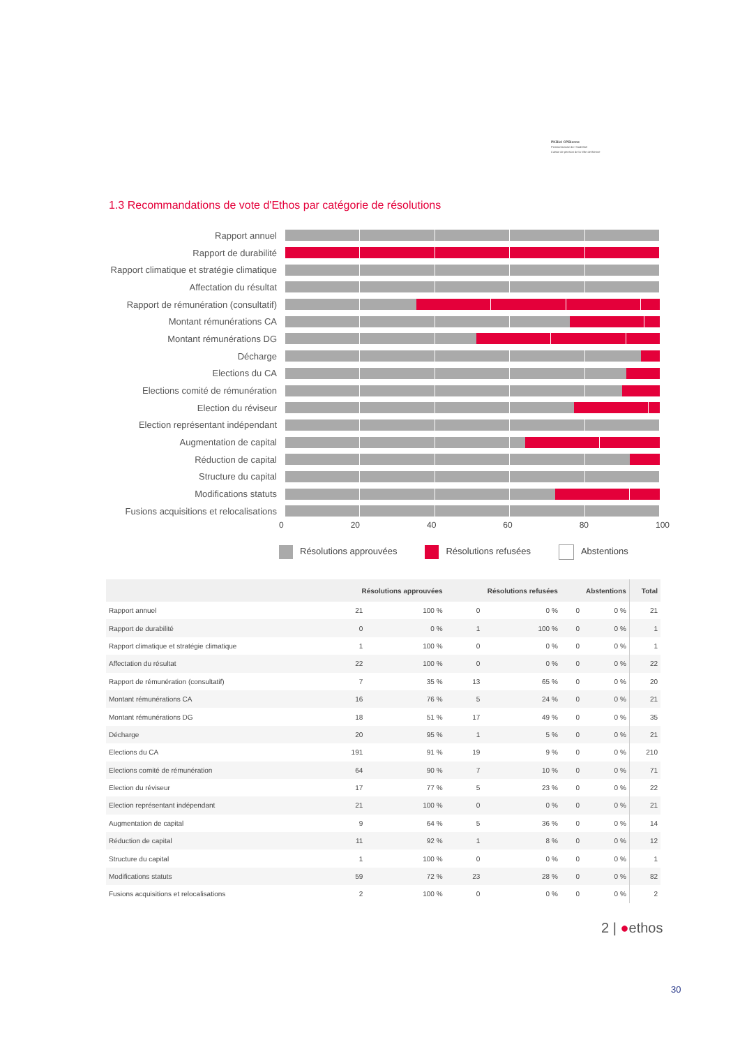PKBiel CPBienne
Pensionskasse der Stadt Biel
Caisse de pension de la Ville de Bienne
1.3 Recommandations de vote d'Ethos par catégorie de résolutions
Rapport annuel
Rapport de durabilité
Rapport climatique et stratégie climatique
Affectation du résultat
Rapport de rémunération (consultatif)
Montant rémunérations CA
Montant rémunérations DG
Décharge
Elections du CA
Elections comité de rémunération
Election du réviseur
Election représentant indépendant
Augmentation de capital
Réduction de capital
Structure du capital
Modifications statuts
Fusions acquisitions et relocalisations
0 20 40 60 80 100
Résolutions approuvées Résolutions refusées Abstentions
| | Résolutions approuvées | | Résolutions refusées | | Abstentions | | Total |
| --- | --- | --- | --- | --- | --- | --- | --- |
| Rapport annuel | 21 | 100 % | 0 | 0 % | 0 | 0 % | 21 |
| Rapport de durabilité | 0 | 0 % | 1 | 100 % | 0 | 0 % | 1 |
| Rapport climatique et stratégie climatique | 1 | 100 % | 0 | 0 % | 0 | 0 % | 1 |
| Affectation du résultat | 22 | 100 % | 0 | 0 % | 0 | 0 % | 22 |
| Rapport de rémunération (consultatif) | 7 | 35 % | 13 | 65 % | 0 | 0 % | 20 |
| Montant rémunérations CA | 16 | 76 % | 5 | 24 % | 0 | 0 % | 21 |
| Montant rémunérations DG | 18 | 51 % | 17 | 49 % | 0 | 0 % | 35 |
| Décharge | 20 | 95 % | 1 | 5 % | 0 | 0 % | 21 |
| Elections du CA | 191 | 91 % | 19 | 9 % | 0 | 0 % | 210 |
| Elections comité de rémunération | 64 | 90 % | 7 | 10 % | 0 | 0 % | 71 |
| Election du réviseur | 17 | 77 % | 5 | 23 % | 0 | 0 % | 22 |
| Election représentant indépendant | 21 | 100 % | 0 | 0 % | 0 | 0 % | 21 |
| Augmentation de capital | 9 | 64 % | 5 | 36 % | 0 | 0 % | 14 |
| Réduction de capital | 11 | 92 % | 1 | 8 % | 0 | 0 % | 12 |
| Structure du capital | 1 | 100 % | 0 | 0 % | 0 | 0 % | 1 |
| Modifications statuts | 59 | 72 % | 23 | 28 % | 0 | 0 % | 82 |
| Fusions acquisitions et relocalisations | 2 | 100 % | 0 | 0 % | 0 | 0 % | 2 |
2 | ●ethos
30